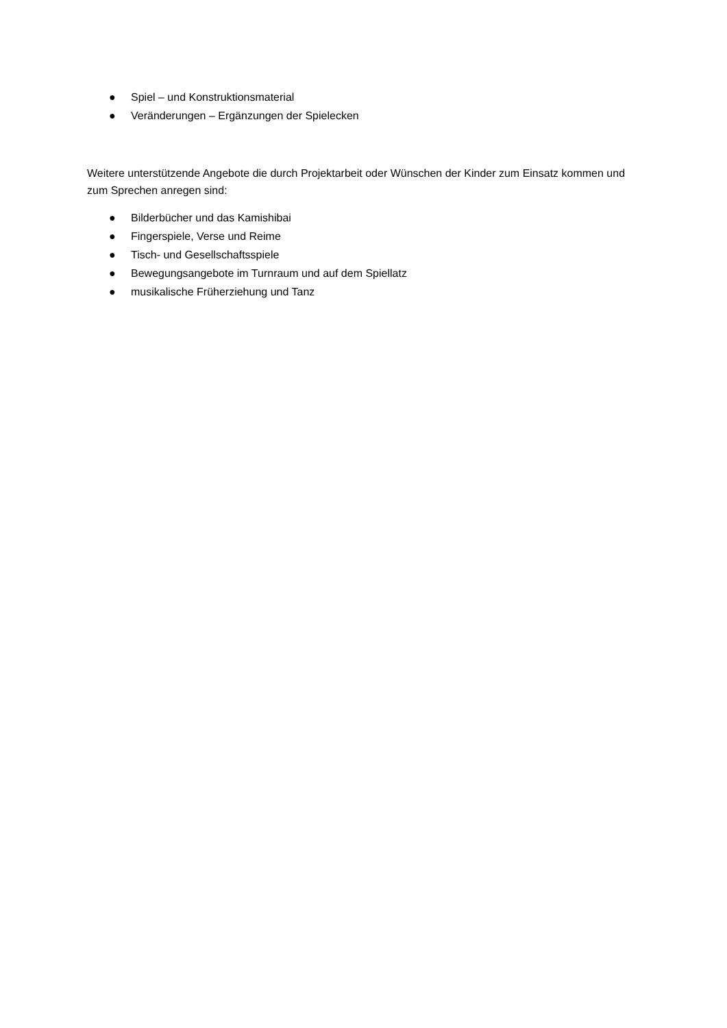● Spiel – und Konstruktionsmaterial
● Veränderungen – Ergänzungen der Spielecken
Weitere unterstützende Angebote die durch Projektarbeit oder Wünschen der Kinder zum Einsatz kommen und zum Sprechen anregen sind:
● Bilderbücher und das Kamishibai
● Fingerspiele, Verse und Reime
● Tisch- und Gesellschaftsspiele
● Bewegungsangebote im Turnraum und auf dem Spiellatz
● musikalische Früherziehung und Tanz